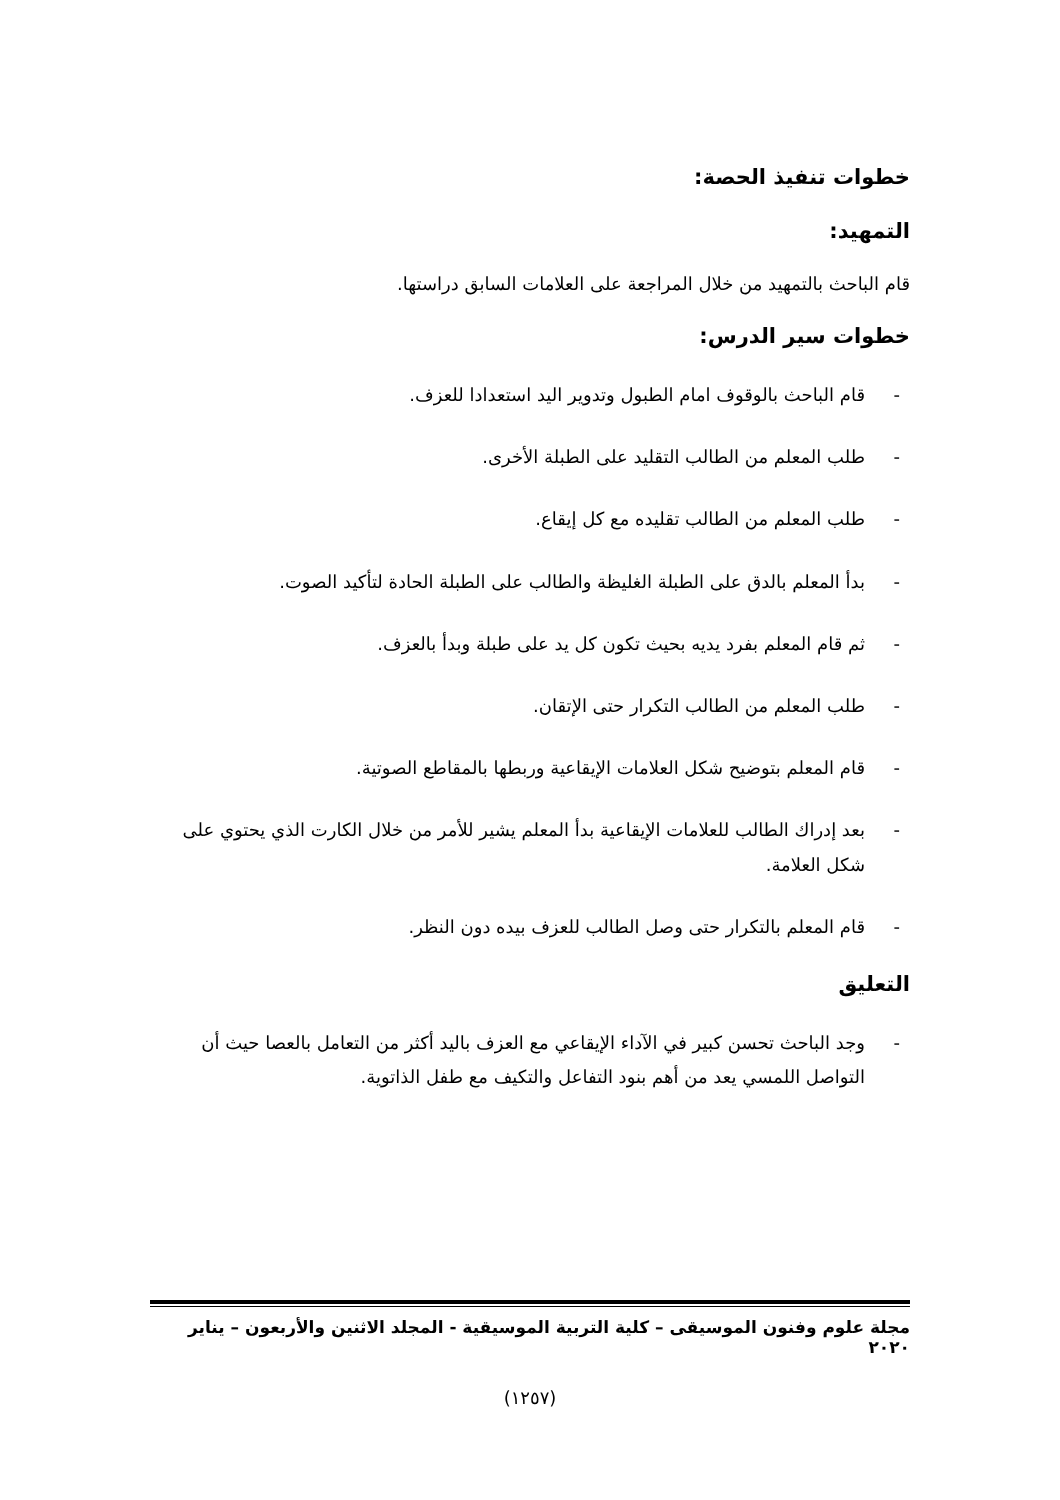خطوات تنفيذ الحصة:
التمهيد:
قام الباحث بالتمهيد من خلال المراجعة على العلامات السابق دراستها.
خطوات سير الدرس:
- قام الباحث بالوقوف امام الطبول وتدوير اليد استعدادا للعزف.
- طلب المعلم من الطالب التقليد على الطبلة الأخرى.
- طلب المعلم من الطالب تقليده مع كل إيقاع.
- بدأ المعلم بالدق على الطبلة الغليظة والطالب على الطبلة الحادة لتأكيد الصوت.
- ثم قام المعلم بفرد يديه بحيث تكون كل يد على طبلة وبدأ بالعزف.
- طلب المعلم من الطالب التكرار حتى الإتقان.
- قام المعلم بتوضيح شكل العلامات الإيقاعية وربطها بالمقاطع الصوتية.
- بعد إدراك الطالب للعلامات الإيقاعية بدأ المعلم يشير للأمر من خلال الكارت الذي يحتوي على شكل العلامة.
- قام المعلم بالتكرار حتى وصل الطالب للعزف بيده دون النظر.
التعليق
- وجد الباحث تحسن كبير في الآداء الإيقاعي مع العزف باليد أكثر من التعامل بالعصا حيث أن التواصل اللمسي يعد من أهم بنود التفاعل والتكيف مع طفل الذاتوية.
مجلة علوم وفنون الموسيقى – كلية التربية الموسيقية - المجلد الاثنين والأربعون – يناير ٢٠٢٠
(١٢٥٧)